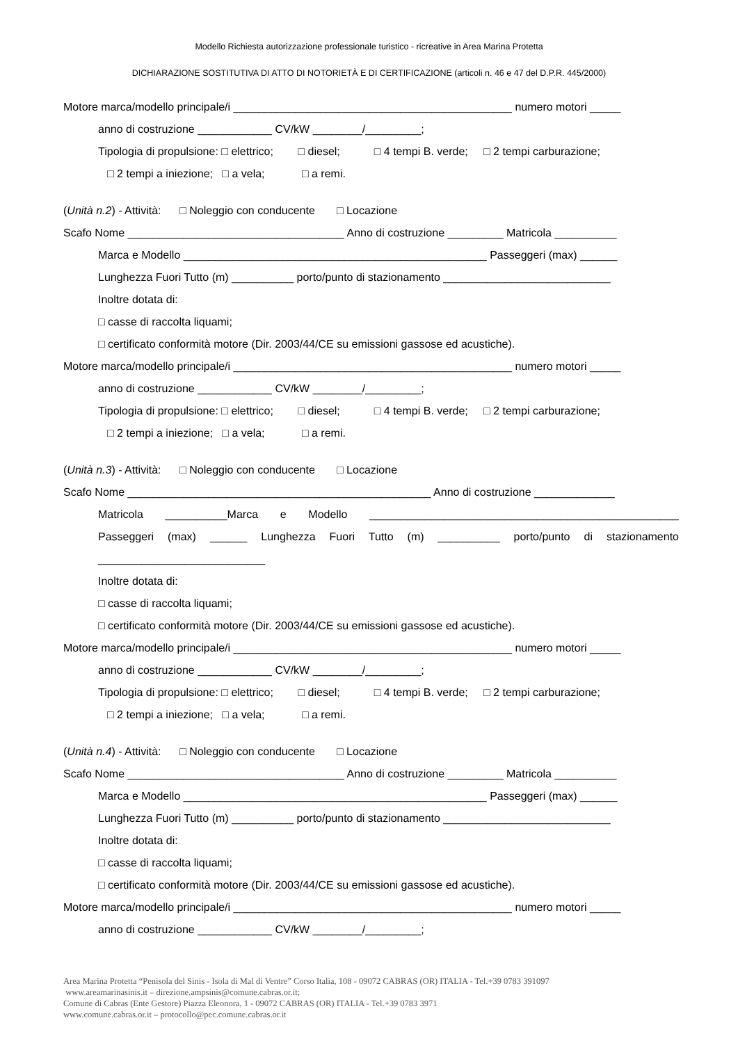Modello Richiesta autorizzazione professionale turistico - ricreative in Area Marina Protetta
DICHIARAZIONE SOSTITUTIVA DI ATTO DI NOTORIETÀ E DI CERTIFICAZIONE (articoli n. 46 e 47 del D.P.R. 445/2000)
Motore marca/modello principale/i _____________________________________________ numero motori _____
anno di costruzione ____________ CV/kW ________/_________;
Tipologia di propulsione: □ elettrico; □ diesel; □ 4 tempi B. verde; □ 2 tempi carburazione;
□ 2 tempi a iniezione; □ a vela; □ a remi.
(Unità n.2) - Attività: □ Noleggio con conducente □ Locazione
Scafo Nome ___________________________________ Anno di costruzione _________ Matricola __________
Marca e Modello _________________________________________________ Passeggeri (max) ______
Lunghezza Fuori Tutto (m) __________ porto/punto di stazionamento ___________________________
Inoltre dotata di:
□ casse di raccolta liquami;
□ certificato conformità motore (Dir. 2003/44/CE su emissioni gassose ed acustiche).
Motore marca/modello principale/i _____________________________________________ numero motori _____
anno di costruzione ____________ CV/kW ________/_________;
Tipologia di propulsione: □ elettrico; □ diesel; □ 4 tempi B. verde; □ 2 tempi carburazione;
□ 2 tempi a iniezione; □ a vela; □ a remi.
(Unità n.3) - Attività: □ Noleggio con conducente □ Locazione
Scafo Nome _________________________________________________ Anno di costruzione _____________
Matricola __________Marca e Modello __________________________________________________
Passeggeri (max) ______ Lunghezza Fuori Tutto (m) __________ porto/punto di stazionamento
___________________________
Inoltre dotata di:
□ casse di raccolta liquami;
□ certificato conformità motore (Dir. 2003/44/CE su emissioni gassose ed acustiche).
Motore marca/modello principale/i _____________________________________________ numero motori _____
anno di costruzione ____________ CV/kW ________/_________;
Tipologia di propulsione: □ elettrico; □ diesel; □ 4 tempi B. verde; □ 2 tempi carburazione;
□ 2 tempi a iniezione; □ a vela; □ a remi.
(Unità n.4) - Attività: □ Noleggio con conducente □ Locazione
Scafo Nome ___________________________________ Anno di costruzione _________ Matricola __________
Marca e Modello _________________________________________________ Passeggeri (max) ______
Lunghezza Fuori Tutto (m) __________ porto/punto di stazionamento ___________________________
Inoltre dotata di:
□ casse di raccolta liquami;
□ certificato conformità motore (Dir. 2003/44/CE su emissioni gassose ed acustiche).
Motore marca/modello principale/i _____________________________________________ numero motori _____
anno di costruzione ____________ CV/kW ________/_________;
Area Marina Protetta “Penisola del Sinis - Isola di Mal di Ventre” Corso Italia, 108 - 09072 CABRAS (OR) ITALIA - Tel.+39 0783 391097
www.areamarinasinis.it – direzione.ampsinis@comune.cabras.or.it;
Comune di Cabras (Ente Gestore) Piazza Eleonora, 1 - 09072 CABRAS (OR) ITALIA - Tel.+39 0783 3971
www.comune.cabras.or.it – protocollo@pec.comune.cabras.or.it